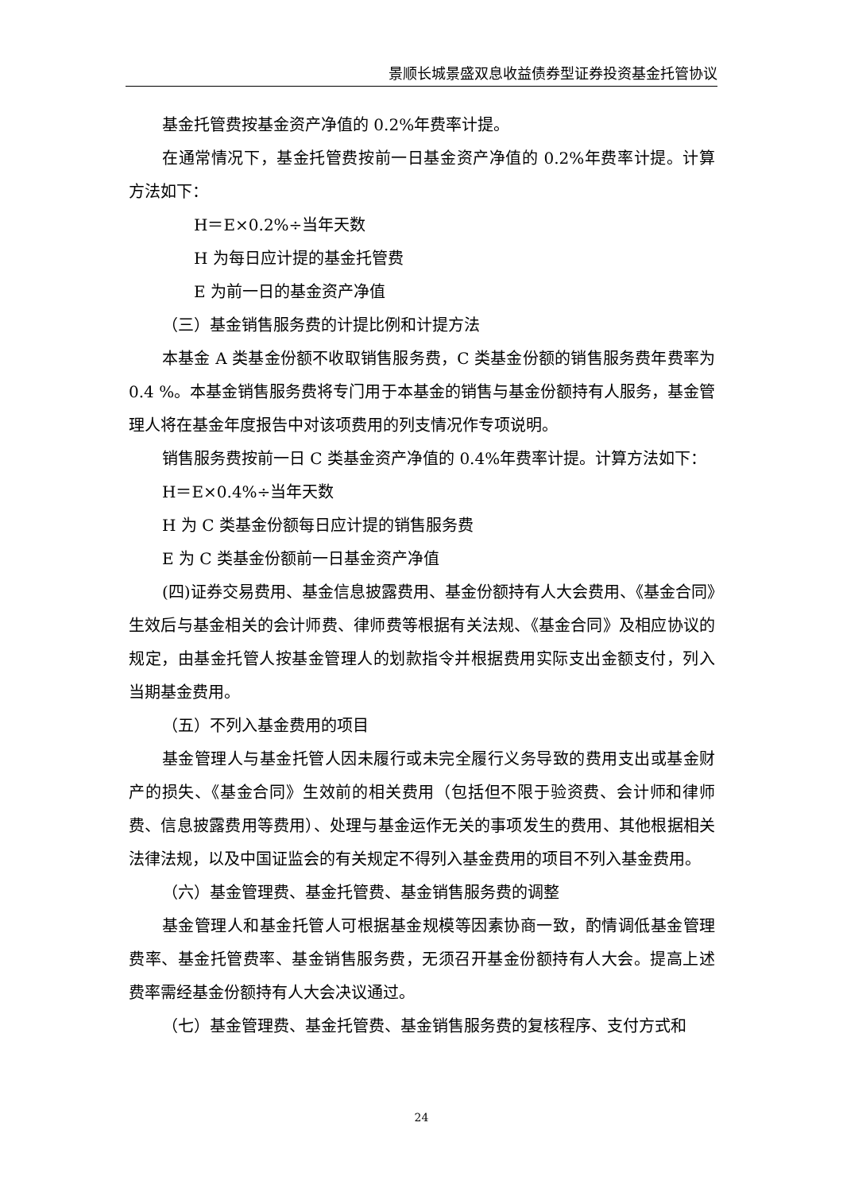景顺长城景盛双息收益债券型证券投资基金托管协议
基金托管费按基金资产净值的 0.2%年费率计提。
在通常情况下，基金托管费按前一日基金资产净值的 0.2%年费率计提。计算方法如下：
H＝E×0.2%÷当年天数
H 为每日应计提的基金托管费
E 为前一日的基金资产净值
（三）基金销售服务费的计提比例和计提方法
本基金 A 类基金份额不收取销售服务费，C 类基金份额的销售服务费年费率为 0.4 %。本基金销售服务费将专门用于本基金的销售与基金份额持有人服务，基金管理人将在基金年度报告中对该项费用的列支情况作专项说明。
销售服务费按前一日 C 类基金资产净值的 0.4%年费率计提。计算方法如下：
H＝E×0.4%÷当年天数
H 为 C 类基金份额每日应计提的销售服务费
E 为 C 类基金份额前一日基金资产净值
(四)证券交易费用、基金信息披露费用、基金份额持有人大会费用、《基金合同》生效后与基金相关的会计师费、律师费等根据有关法规、《基金合同》及相应协议的规定，由基金托管人按基金管理人的划款指令并根据费用实际支出金额支付，列入当期基金费用。
（五）不列入基金费用的项目
基金管理人与基金托管人因未履行或未完全履行义务导致的费用支出或基金财产的损失、《基金合同》生效前的相关费用（包括但不限于验资费、会计师和律师费、信息披露费用等费用）、处理与基金运作无关的事项发生的费用、其他根据相关法律法规，以及中国证监会的有关规定不得列入基金费用的项目不列入基金费用。
（六）基金管理费、基金托管费、基金销售服务费的调整
基金管理人和基金托管人可根据基金规模等因素协商一致，酌情调低基金管理费率、基金托管费率、基金销售服务费，无须召开基金份额持有人大会。提高上述费率需经基金份额持有人大会决议通过。
（七）基金管理费、基金托管费、基金销售服务费的复核程序、支付方式和
24